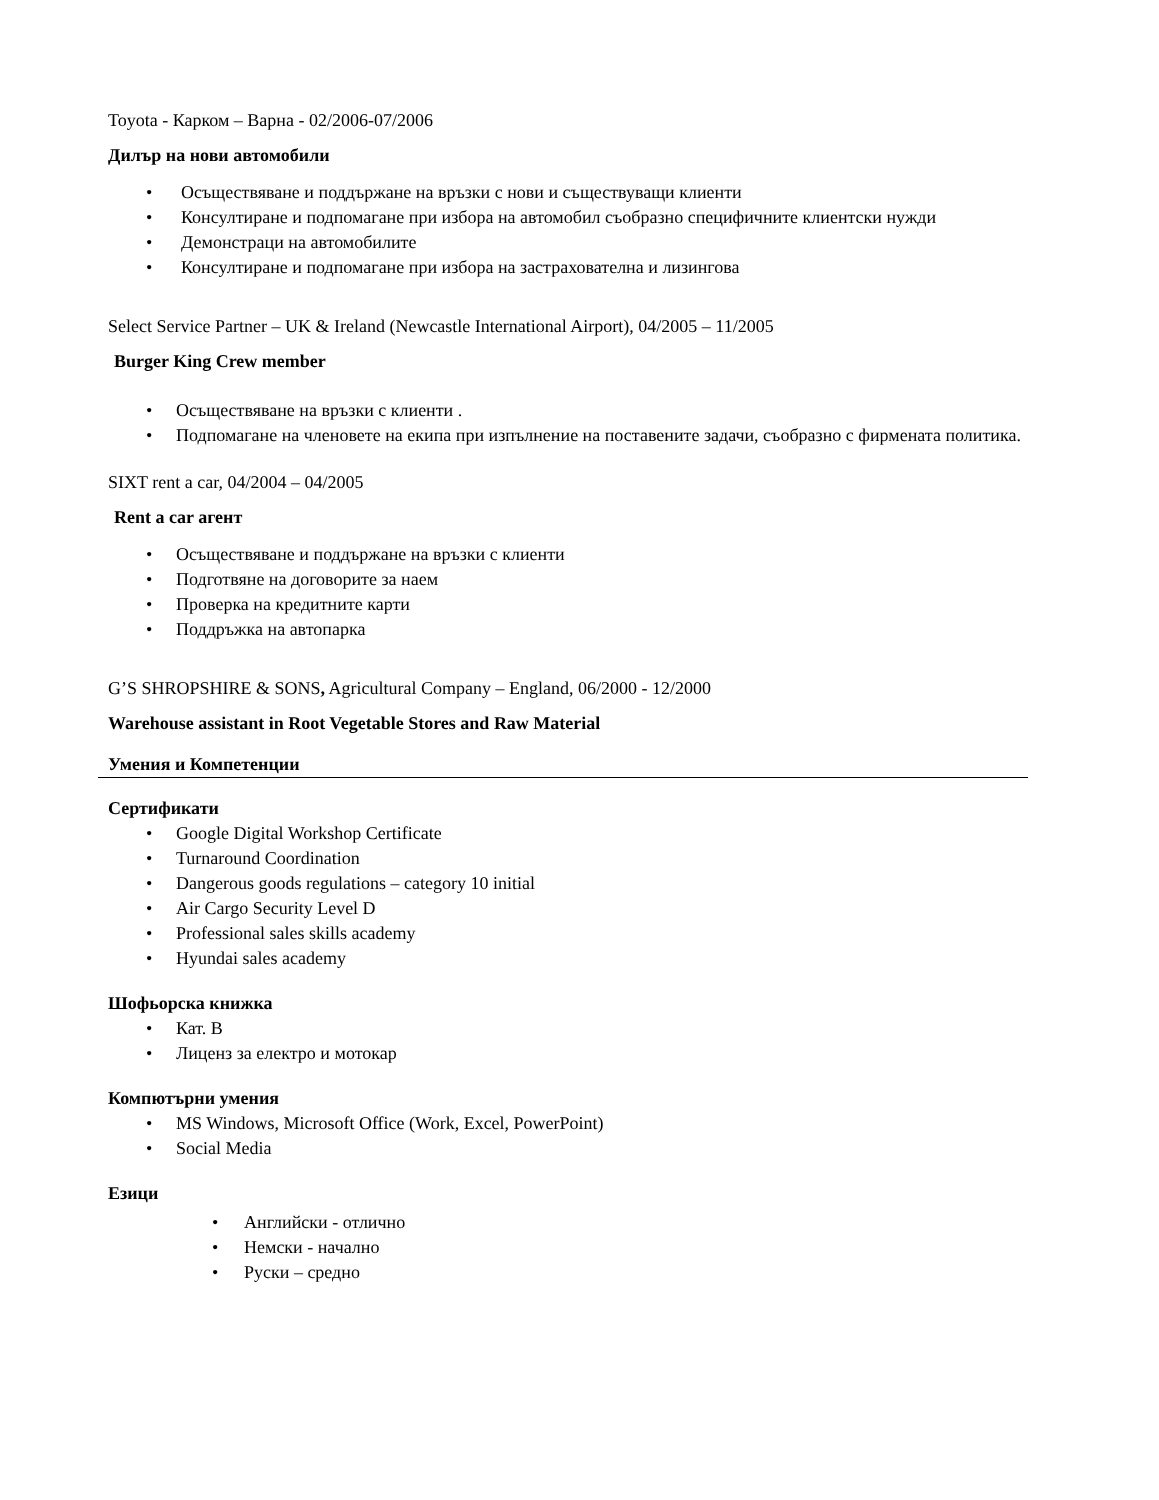Toyota - Карком – Варна - 02/2006-07/2006
Дилър на нови автомобили
• Осъществяване и поддържане на връзки с нови и съществуващи клиенти
• Консултиране и подпомагане при избора на автомобил съобразно специфичните клиентски нужди
• Демонстраци на автомобилите
• Консултиране и подпомагане при избора на застрахователна и лизингова
Select Service Partner – UK & Ireland (Newcastle International Airport), 04/2005 – 11/2005
Burger King Crew member
• Осъществяване на връзки с клиенти .
• Подпомагане на членовете на екипа при изпълнение на поставените задачи, съобразно с фирмената политика.
SIXT rent a car, 04/2004 – 04/2005
Rent a car агент
• Осъществяване и поддържане на връзки с клиенти
• Подготвяне на договорите за наем
• Проверка на кредитните карти
• Поддръжка на автопарка
G’S SHROPSHIRE & SONS, Agricultural Company – England, 06/2000 - 12/2000
Warehouse assistant in Root Vegetable Stores and Raw Material
Умения и Компетенции
Сертификати
• Google Digital Workshop Certificate
• Turnaround Coordination
• Dangerous goods regulations – category 10 initial
• Air Cargo Security Level D
• Professional sales skills academy
• Hyundai sales academy
Шофьорска книжка
• Кат. В
• Лиценз за електро и мотокар
Компютърни умения
• MS Windows, Microsoft Office (Work, Excel, PowerPoint)
• Social Media
Езици
• Английски - отлично
• Немски - начално
• Руски – средно